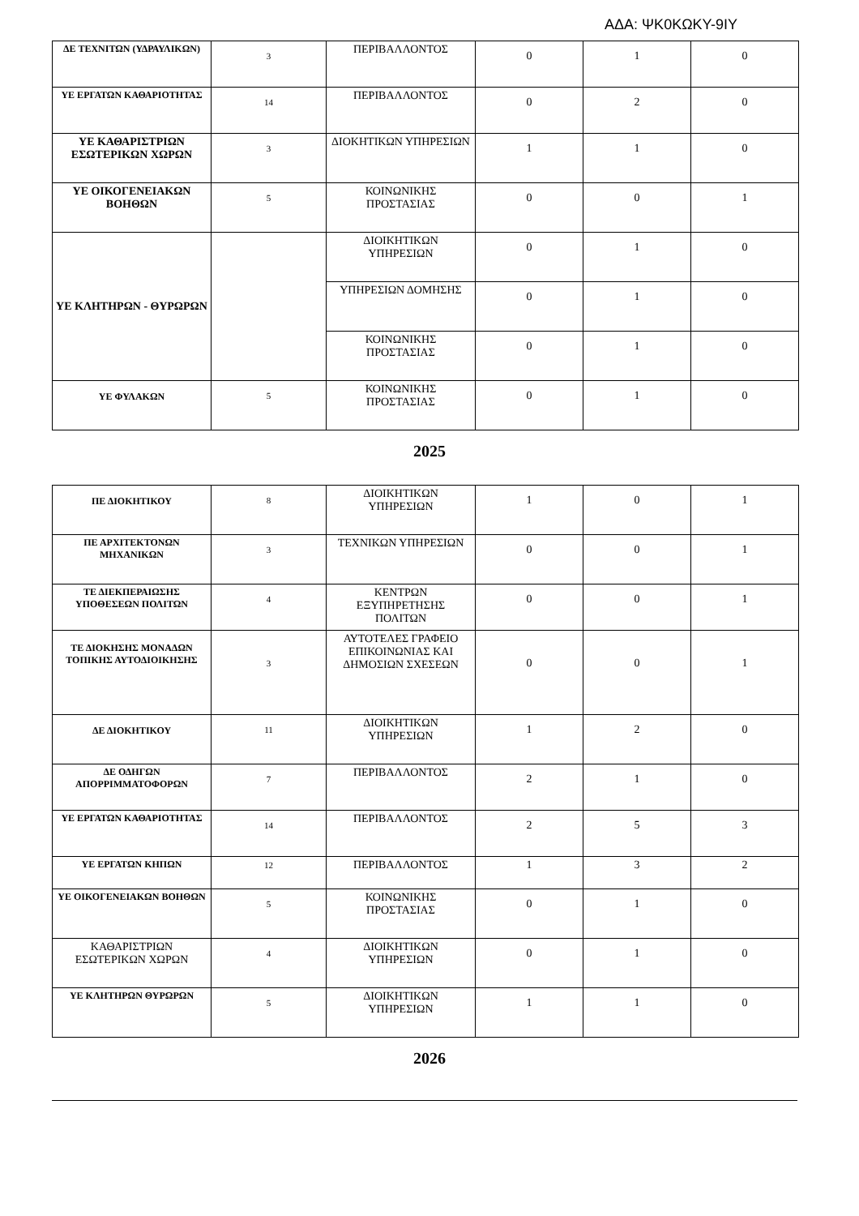ΑΔΑ: ΨΚ0ΚΩΚΥ-9ΙΥ
| ΔΕ ΤΕΧΝΙΤΩΝ (ΥΔΡΑΥΛΙΚΩΝ) | 3 | ΠΕΡΙΒΑΛΛΟΝΤΟΣ | 0 | 1 | 0 |
| ΥΕ ΕΡΓΑΤΩΝ ΚΑΘΑΡΙΟΤΗΤΑΣ | 14 | ΠΕΡΙΒΑΛΛΟΝΤΟΣ | 0 | 2 | 0 |
| ΥΕ ΚΑΘΑΡΙΣΤΡΙΩΝ ΕΣΩΤΕΡΙΚΩΝ ΧΩΡΩΝ | 3 | ΔΙΟΚΗΤΙΚΩΝ ΥΠΗΡΕΣΙΩΝ | 1 | 1 | 0 |
| ΥΕ ΟΙΚΟΓΕΝΕΙΑΚΩΝ ΒΟΗΘΩΝ | 5 | ΚΟΙΝΩΝΙΚΗΣ ΠΡΟΣΤΑΣΙΑΣ | 0 | 0 | 1 |
| ΥΕ ΚΛΗΤΗΡΩΝ - ΘΥΡΩΡΩΝ | | ΔΙΟΙΚΗΤΙΚΩΝ ΥΠΗΡΕΣΙΩΝ | 0 | 1 | 0 |
| | | ΥΠΗΡΕΣΙΩΝ ΔΟΜΗΣΗΣ | 0 | 1 | 0 |
| | | ΚΟΙΝΩΝΙΚΗΣ ΠΡΟΣΤΑΣΙΑΣ | 0 | 1 | 0 |
| ΥΕ ΦΥΛΑΚΩΝ | 5 | ΚΟΙΝΩΝΙΚΗΣ ΠΡΟΣΤΑΣΙΑΣ | 0 | 1 | 0 |
2025
| ΠΕ ΔΙΟΚΗΤΙΚΟΥ | 8 | ΔΙΟΙΚΗΤΙΚΩΝ ΥΠΗΡΕΣΙΩΝ | 1 | 0 | 1 |
| ΠΕ ΑΡΧΙΤΕΚΤΟΝΩΝ ΜΗΧΑΝΙΚΩΝ | 3 | ΤΕΧΝΙΚΩΝ ΥΠΗΡΕΣΙΩΝ | 0 | 0 | 1 |
| ΤΕ ΔΙΕΚΠΕΡΑΙΩΣΗΣ ΥΠΟΘΕΣΕΩΝ ΠΟΛΙΤΩΝ | 4 | ΚΕΝΤΡΩΝ ΕΞΥΠΗΡΕΤΗΣΗΣ ΠΟΛΙΤΩΝ | 0 | 0 | 1 |
| ΤΕ ΔΙΟΚΗΣΗΣ ΜΟΝΑΔΩΝ ΤΟΠΙΚΗΣ ΑΥΤΟΔΙΟΙΚΗΣΗΣ | 3 | ΑΥΤΟΤΕΛΕΣ ΓΡΑΦΕΙΟ ΕΠΙΚΟΙΝΩΝΙΑΣ ΚΑΙ ΔΗΜΟΣΙΩΝ ΣΧΕΣΕΩΝ | 0 | 0 | 1 |
| ΔΕ ΔΙΟΚΗΤΙΚΟΥ | 11 | ΔΙΟΙΚΗΤΙΚΩΝ ΥΠΗΡΕΣΙΩΝ | 1 | 2 | 0 |
| ΔΕ ΟΔΗΓΩΝ ΑΠΟΡΡΙΜΜΑΤΟΦΟΡΩΝ | 7 | ΠΕΡΙΒΑΛΛΟΝΤΟΣ | 2 | 1 | 0 |
| ΥΕ ΕΡΓΑΤΩΝ ΚΑΘΑΡΙΟΤΗΤΑΣ | 14 | ΠΕΡΙΒΑΛΛΟΝΤΟΣ | 2 | 5 | 3 |
| ΥΕ ΕΡΓΑΤΩΝ ΚΗΠΩΝ | 12 | ΠΕΡΙΒΑΛΛΟΝΤΟΣ | 1 | 3 | 2 |
| ΥΕ ΟΙΚΟΓΕΝΕΙΑΚΩΝ ΒΟΗΘΩΝ | 5 | ΚΟΙΝΩΝΙΚΗΣ ΠΡΟΣΤΑΣΙΑΣ | 0 | 1 | 0 |
| ΚΑΘΑΡΙΣΤΡΙΩΝ ΕΣΩΤΕΡΙΚΩΝ ΧΩΡΩΝ | 4 | ΔΙΟΙΚΗΤΙΚΩΝ ΥΠΗΡΕΣΙΩΝ | 0 | 1 | 0 |
| ΥΕ ΚΛΗΤΗΡΩΝ ΘΥΡΩΡΩΝ | 5 | ΔΙΟΙΚΗΤΙΚΩΝ ΥΠΗΡΕΣΙΩΝ | 1 | 1 | 0 |
2026